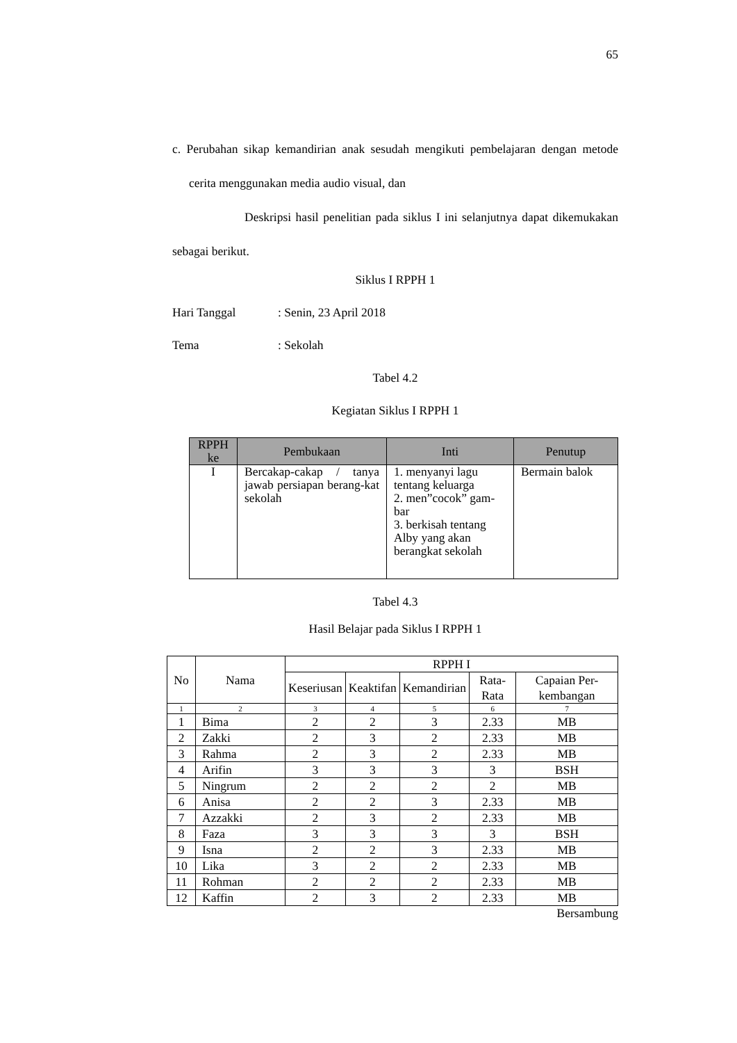65
c. Perubahan sikap kemandirian anak sesudah mengikuti pembelajaran dengan metode cerita menggunakan media audio visual, dan
Deskripsi hasil penelitian pada siklus I ini selanjutnya dapat dikemukakan sebagai berikut.
Siklus I RPPH 1
Hari Tanggal: Senin, 23 April 2018
Tema: Sekolah
Tabel 4.2
Kegiatan Siklus I RPPH 1
| RPPH ke | Pembukaan | Inti | Penutup |
| --- | --- | --- | --- |
| I | Bercakap-cakap / tanya jawab persiapan berang-kat sekolah | 1. menyanyi lagu tentang keluarga 2. men”cocok” gam-bar 3. berkisah tentang Alby yang akan berangkat sekolah | Bermain balok |
Tabel 4.3
Hasil Belajar pada Siklus I RPPH 1
| No | Nama | RPPH I | | | | |
| --- | --- | --- | --- | --- | --- | --- |
| | | Keseriusan | Keaktifan | Kemandirian | Rata-Rata | Capaian Per-kembangan |
| 1 | 2 | 3 | 4 | 5 | 6 | 7 |
| 1 | Bima | 2 | 2 | 3 | 2.33 | MB |
| 2 | Zakki | 2 | 3 | 2 | 2.33 | MB |
| 3 | Rahma | 2 | 3 | 2 | 2.33 | MB |
| 4 | Arifin | 3 | 3 | 3 | 3 | BSH |
| 5 | Ningrum | 2 | 2 | 2 | 2 | MB |
| 6 | Anisa | 2 | 2 | 3 | 2.33 | MB |
| 7 | Azzakki | 2 | 3 | 2 | 2.33 | MB |
| 8 | Faza | 3 | 3 | 3 | 3 | BSH |
| 9 | Isna | 2 | 2 | 3 | 2.33 | MB |
| 10 | Lika | 3 | 2 | 2 | 2.33 | MB |
| 11 | Rohman | 2 | 2 | 2 | 2.33 | MB |
| 12 | Kaffin | 2 | 3 | 2 | 2.33 | MB |
Bersambung